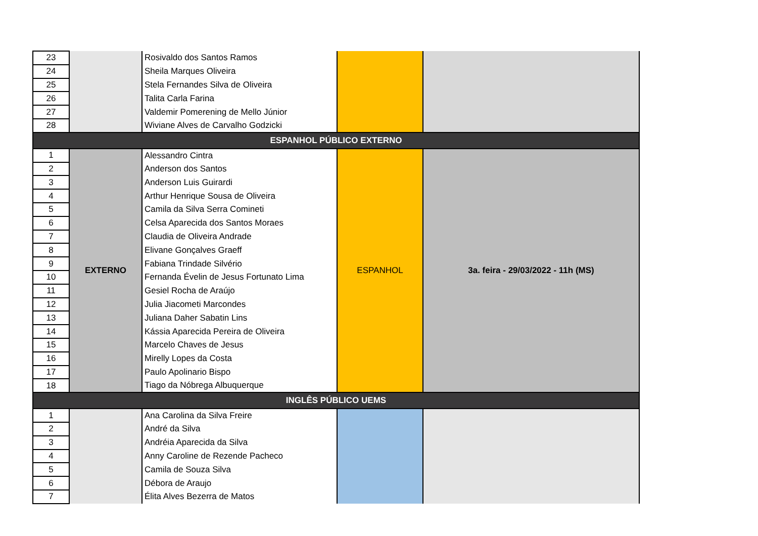| 23 | | Rosivaldo dos Santos Ramos | | |
| 24 | | Sheila Marques Oliveira | | |
| 25 | | Stela Fernandes Silva de Oliveira | | |
| 26 | | Talita Carla Farina | | |
| 27 | | Valdemir Pomerening de Mello Júnior | | |
| 28 | | Wiviane Alves de Carvalho Godzicki | | |
| ESPANHOL PÚBLICO EXTERNO | | | | |
| 1 | EXTERNO | Alessandro Cintra | ESPANHOL | 3a. feira - 29/03/2022 - 11h (MS) |
| 2 | | Anderson dos Santos | | |
| 3 | | Anderson Luis Guirardi | | |
| 4 | | Arthur Henrique Sousa de Oliveira | | |
| 5 | | Camila da Silva Serra Comineti | | |
| 6 | | Celsa Aparecida dos Santos Moraes | | |
| 7 | | Claudia de Oliveira Andrade | | |
| 8 | | Elivane Gonçalves Graeff | | |
| 9 | | Fabiana Trindade Silvério | | |
| 10 | | Fernanda Évelin de Jesus Fortunato Lima | | |
| 11 | | Gesiel Rocha de Araújo | | |
| 12 | | Julia Jiacometi Marcondes | | |
| 13 | | Juliana Daher Sabatin Lins | | |
| 14 | | Kássia Aparecida Pereira de Oliveira | | |
| 15 | | Marcelo Chaves de Jesus | | |
| 16 | | Mirelly Lopes da Costa | | |
| 17 | | Paulo Apolinario Bispo | | |
| 18 | | Tiago da Nóbrega Albuquerque | | |
| INGLÊS PÚBLICO UEMS | | | | |
| 1 | | Ana Carolina da Silva Freire | | |
| 2 | | André da Silva | | |
| 3 | | Andréia Aparecida da Silva | | |
| 4 | | Anny Caroline de Rezende Pacheco | | |
| 5 | | Camila de Souza Silva | | |
| 6 | | Débora de Araujo | | |
| 7 | | Élita Alves Bezerra de Matos | | |